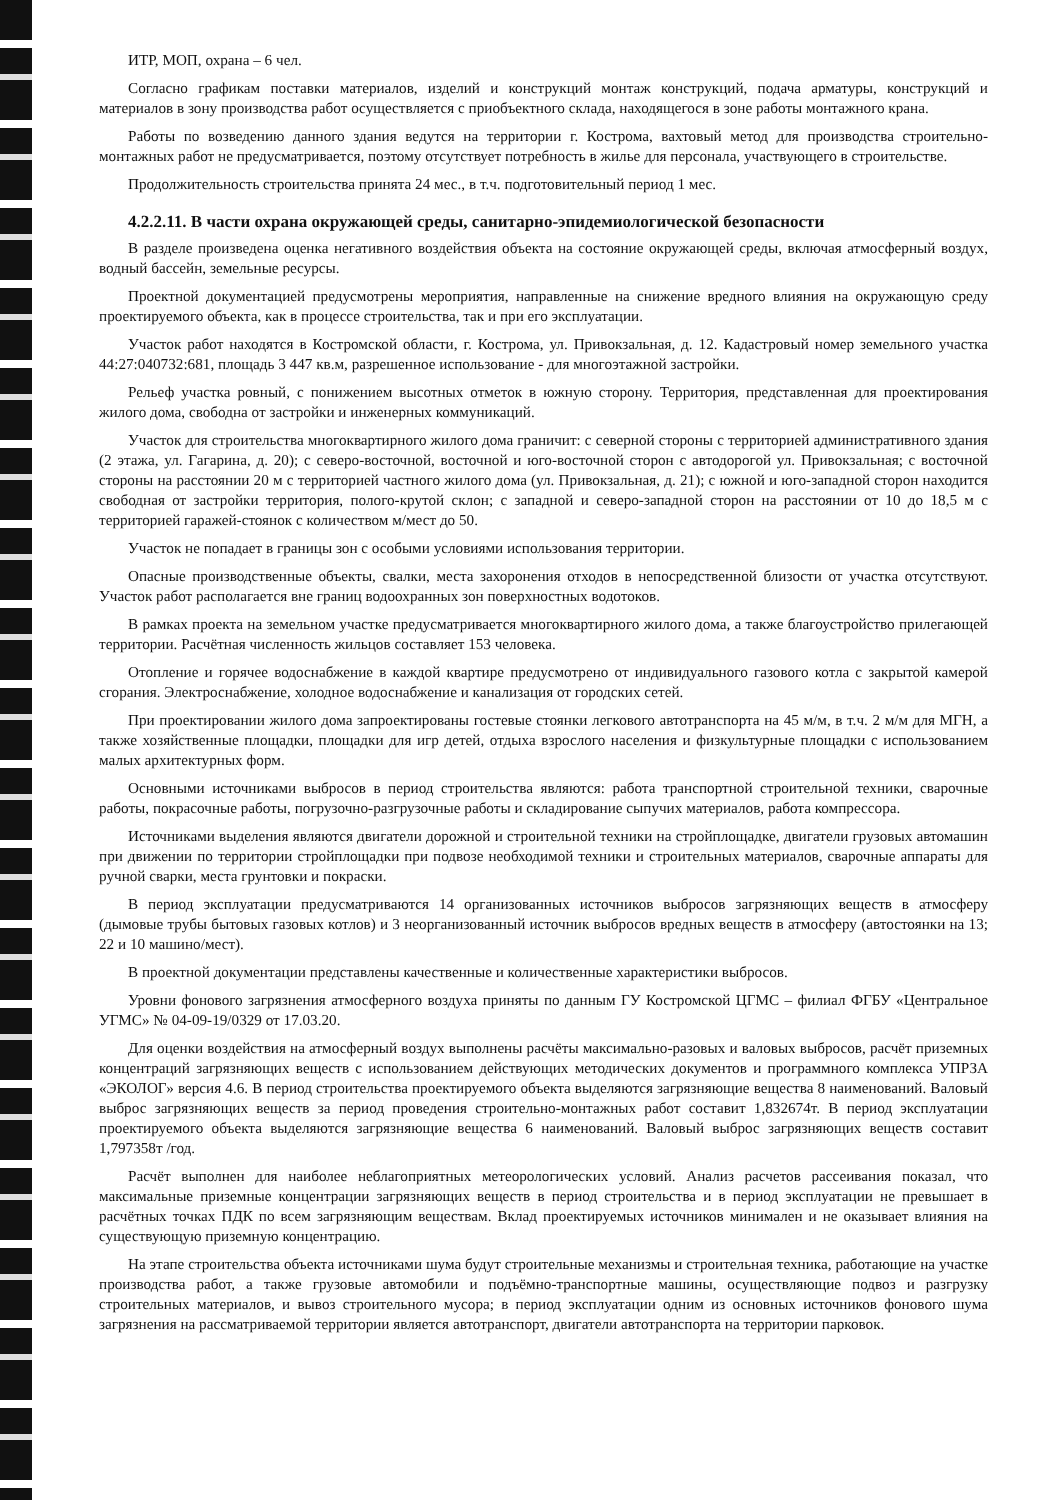ИТР, МОП, охрана – 6 чел.
Согласно графикам поставки материалов, изделий и конструкций монтаж конструкций, подача арматуры, конструкций и материалов в зону производства работ осуществляется с приобъектного склада, находящегося в зоне работы монтажного крана.
Работы по возведению данного здания ведутся на территории г. Кострома, вахтовый метод для производства строительно-монтажных работ не предусматривается, поэтому отсутствует потребность в жилье для персонала, участвующего в строительстве.
Продолжительность строительства принята 24 мес., в т.ч. подготовительный период 1 мес.
4.2.2.11. В части охрана окружающей среды, санитарно-эпидемиологической безопасности
В разделе произведена оценка негативного воздействия объекта на состояние окружающей среды, включая атмосферный воздух, водный бассейн, земельные ресурсы.
Проектной документацией предусмотрены мероприятия, направленные на снижение вредного влияния на окружающую среду проектируемого объекта, как в процессе строительства, так и при его эксплуатации.
Участок работ находятся в Костромской области, г. Кострома, ул. Привокзальная, д. 12. Кадастровый номер земельного участка 44:27:040732:681, площадь 3 447 кв.м, разрешенное использование - для многоэтажной застройки.
Рельеф участка ровный, с понижением высотных отметок в южную сторону. Территория, представленная для проектирования жилого дома, свободна от застройки и инженерных коммуникаций.
Участок для строительства многоквартирного жилого дома граничит: с северной стороны с территорией административного здания (2 этажа, ул. Гагарина, д. 20); с северо-восточной, восточной и юго-восточной сторон с автодорогой ул. Привокзальная; с восточной стороны на расстоянии 20 м с территорией частного жилого дома (ул. Привокзальная, д. 21); с южной и юго-западной сторон находится свободная от застройки территория, полого-крутой склон; с западной и северо-западной сторон на расстоянии от 10 до 18,5 м с территорией гаражей-стоянок с количеством м/мест до 50.
Участок не попадает в границы зон с особыми условиями использования территории.
Опасные производственные объекты, свалки, места захоронения отходов в непосредственной близости от участка отсутствуют. Участок работ располагается вне границ водоохранных зон поверхностных водотоков.
В рамках проекта на земельном участке предусматривается многоквартирного жилого дома, а также благоустройство прилегающей территории. Расчётная численность жильцов составляет 153 человека.
Отопление и горячее водоснабжение в каждой квартире предусмотрено от индивидуального газового котла с закрытой камерой сгорания. Электроснабжение, холодное водоснабжение и канализация от городских сетей.
При проектировании жилого дома запроектированы гостевые стоянки легкового автотранспорта на 45 м/м, в т.ч. 2 м/м для МГН, а также хозяйственные площадки, площадки для игр детей, отдыха взрослого населения и физкультурные площадки с использованием малых архитектурных форм.
Основными источниками выбросов в период строительства являются: работа транспортной строительной техники, сварочные работы, покрасочные работы, погрузочно-разгрузочные работы и складирование сыпучих материалов, работа компрессора.
Источниками выделения являются двигатели дорожной и строительной техники на стройплощадке, двигатели грузовых автомашин при движении по территории стройплощадки при подвозе необходимой техники и строительных материалов, сварочные аппараты для ручной сварки, места грунтовки и покраски.
В период эксплуатации предусматриваются 14 организованных источников выбросов загрязняющих веществ в атмосферу (дымовые трубы бытовых газовых котлов) и 3 неорганизованный источник выбросов вредных веществ в атмосферу (автостоянки на 13; 22 и 10 машино/мест).
В проектной документации представлены качественные и количественные характеристики выбросов.
Уровни фонового загрязнения атмосферного воздуха приняты по данным ГУ Костромской ЦГМС – филиал ФГБУ «Центральное УГМС» № 04-09-19/0329 от 17.03.20.
Для оценки воздействия на атмосферный воздух выполнены расчёты максимально-разовых и валовых выбросов, расчёт приземных концентраций загрязняющих веществ с использованием действующих методических документов и программного комплекса УПРЗА «ЭКОЛОГ» версия 4.6. В период строительства проектируемого объекта выделяются загрязняющие вещества 8 наименований. Валовый выброс загрязняющих веществ за период проведения строительно-монтажных работ составит 1,832674т. В период эксплуатации проектируемого объекта выделяются загрязняющие вещества 6 наименований. Валовый выброс загрязняющих веществ составит 1,797358т /год.
Расчёт выполнен для наиболее неблагоприятных метеорологических условий. Анализ расчетов рассеивания показал, что максимальные приземные концентрации загрязняющих веществ в период строительства и в период эксплуатации не превышает в расчётных точках ПДК по всем загрязняющим веществам. Вклад проектируемых источников минимален и не оказывает влияния на существующую приземную концентрацию.
На этапе строительства объекта источниками шума будут строительные механизмы и строительная техника, работающие на участке производства работ, а также грузовые автомобили и подъёмно-транспортные машины, осуществляющие подвоз и разгрузку строительных материалов, и вывоз строительного мусора; в период эксплуатации одним из основных источников фонового шума загрязнения на рассматриваемой территории является автотранспорт, двигатели автотранспорта на территории парковок.